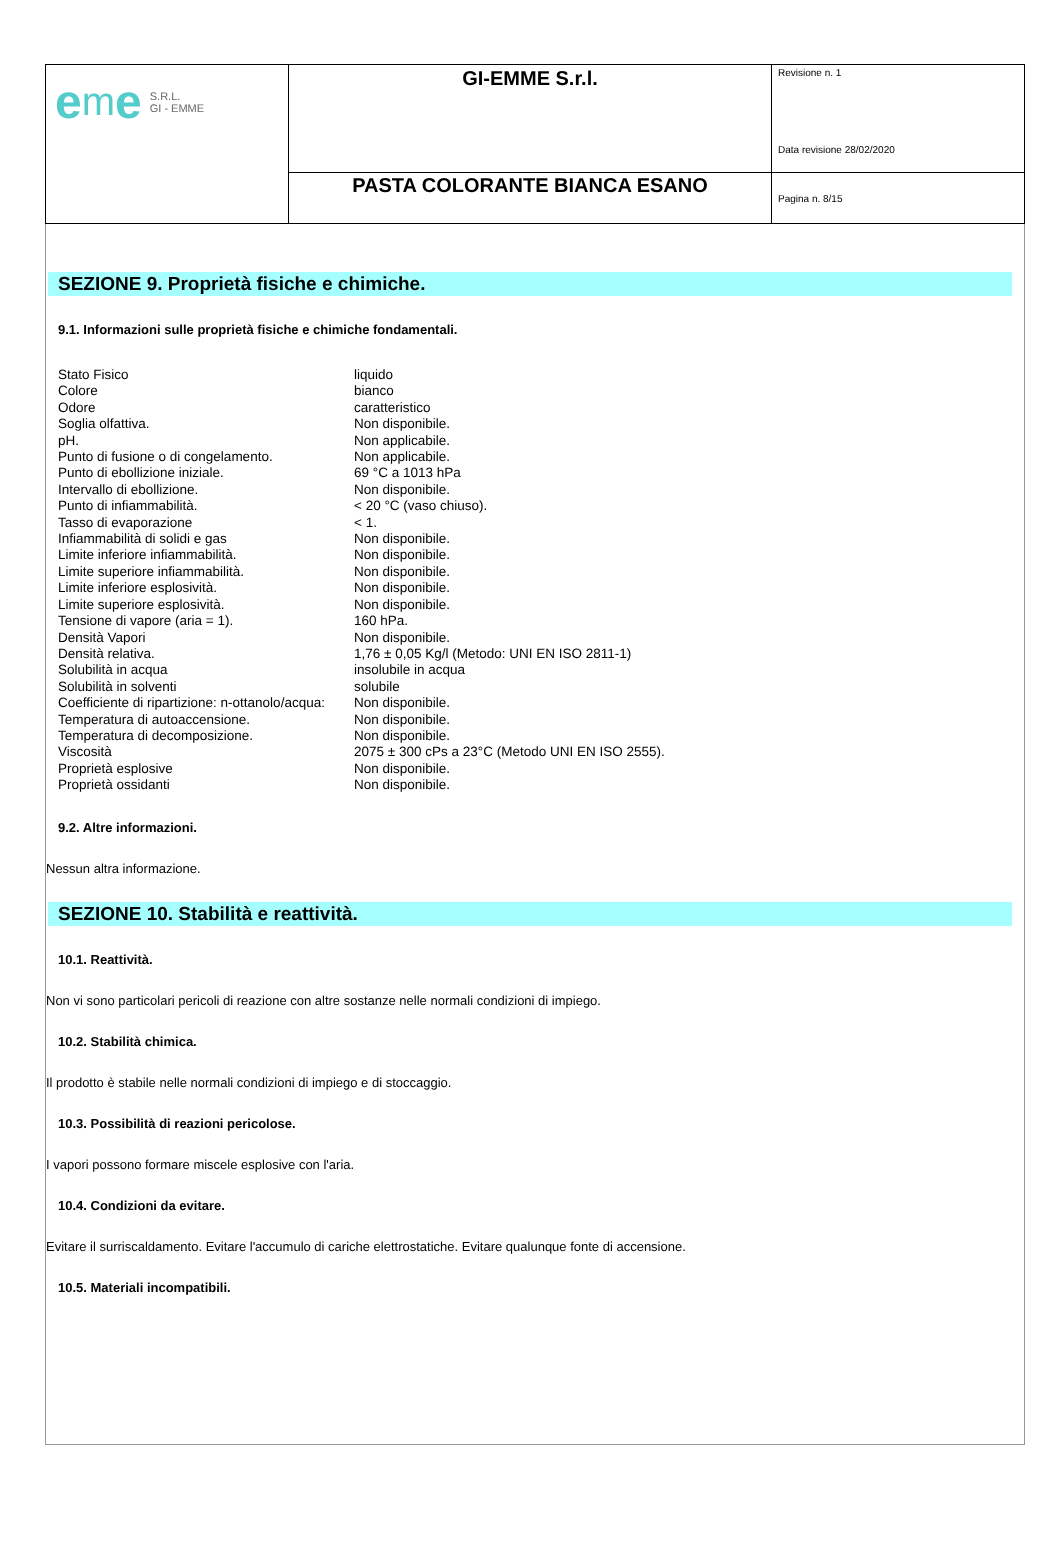| e m e S.R.L. GI - EMME | GI-EMME S.r.l. | Revisione n. 1 Data revisione 28/02/2020 |
| | PASTA COLORANTE BIANCA ESANO | Pagina n. 8/15 |
SEZIONE 9. Proprietà fisiche e chimiche.
9.1. Informazioni sulle proprietà fisiche e chimiche fondamentali.
| Stato Fisico | liquido |
| Colore | bianco |
| Odore | caratteristico |
| Soglia olfattiva. | Non disponibile. |
| pH. | Non applicabile. |
| Punto di fusione o di congelamento. | Non applicabile. |
| Punto di ebollizione iniziale. | 69 °C a 1013 hPa |
| Intervallo di ebollizione. | Non disponibile. |
| Punto di infiammabilità. | < 20 °C (vaso chiuso). |
| Tasso di evaporazione | < 1. |
| Infiammabilità di solidi e gas | Non disponibile. |
| Limite inferiore infiammabilità. | Non disponibile. |
| Limite superiore infiammabilità. | Non disponibile. |
| Limite inferiore esplosività. | Non disponibile. |
| Limite superiore esplosività. | Non disponibile. |
| Tensione di vapore (aria = 1). | 160 hPa. |
| Densità Vapori | Non disponibile. |
| Densità relativa. | 1,76 ± 0,05 Kg/l (Metodo: UNI EN ISO 2811-1) |
| Solubilità in acqua | insolubile in acqua |
| Solubilità in solventi | solubile |
| Coefficiente di ripartizione: n-ottanolo/acqua: | Non disponibile. |
| Temperatura di autoaccensione. | Non disponibile. |
| Temperatura di decomposizione. | Non disponibile. |
| Viscosità | 2075 ± 300 cPs a 23°C (Metodo UNI EN ISO 2555). |
| Proprietà esplosive | Non disponibile. |
| Proprietà ossidanti | Non disponibile. |
9.2. Altre informazioni.
Nessun altra informazione.
SEZIONE 10. Stabilità e reattività.
10.1. Reattività.
Non vi sono particolari pericoli di reazione con altre sostanze nelle normali condizioni di impiego.
10.2. Stabilità chimica.
Il prodotto è stabile nelle normali condizioni di impiego e di stoccaggio.
10.3. Possibilità di reazioni pericolose.
I vapori possono formare miscele esplosive con l'aria.
10.4. Condizioni da evitare.
Evitare il surriscaldamento. Evitare l'accumulo di cariche elettrostatiche. Evitare qualunque fonte di accensione.
10.5. Materiali incompatibili.